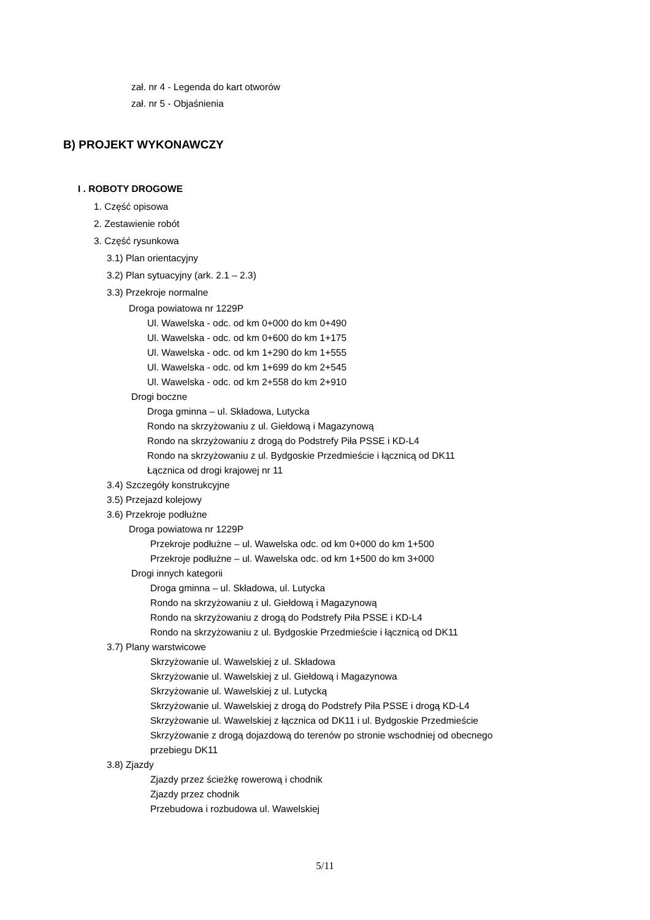zał. nr 4 - Legenda do kart otworów
zał. nr 5 - Objaśnienia
B) PROJEKT WYKONAWCZY
I . ROBOTY DROGOWE
1. Część opisowa
2. Zestawienie robót
3. Część rysunkowa
3.1) Plan orientacyjny
3.2) Plan sytuacyjny (ark. 2.1 – 2.3)
3.3) Przekroje normalne
Droga powiatowa nr 1229P
Ul. Wawelska - odc. od km 0+000 do km 0+490
Ul. Wawelska - odc. od km 0+600 do km 1+175
Ul. Wawelska - odc. od km 1+290 do km 1+555
Ul. Wawelska - odc. od km 1+699 do km 2+545
Ul. Wawelska - odc. od km 2+558 do km 2+910
Drogi boczne
Droga gminna – ul. Składowa, Lutycka
Rondo na skrzyżowaniu z ul. Giełdową i Magazynową
Rondo na skrzyżowaniu z drogą do Podstrefy Piła PSSE i KD-L4
Rondo na skrzyżowaniu z ul. Bydgoskie Przedmieście i łącznicą od DK11
Łącznica od drogi krajowej nr 11
3.4) Szczegóły konstrukcyjne
3.5) Przejazd kolejowy
3.6) Przekroje podłużne
Droga powiatowa nr 1229P
Przekroje podłużne – ul. Wawelska odc. od km 0+000 do km 1+500
Przekroje podłużne – ul. Wawelska odc. od km 1+500 do km 3+000
Drogi innych kategorii
Droga gminna – ul. Składowa, ul. Lutycka
Rondo na skrzyżowaniu z ul. Giełdową i Magazynową
Rondo na skrzyżowaniu z drogą do Podstrefy Piła PSSE i KD-L4
Rondo na skrzyżowaniu z ul. Bydgoskie Przedmieście i łącznicą od DK11
3.7) Plany warstwicowe
Skrzyżowanie ul. Wawelskiej z ul. Składowa
Skrzyżowanie ul. Wawelskiej z ul. Giełdową i Magazynowa
Skrzyżowanie ul. Wawelskiej z ul. Lutycką
Skrzyżowanie ul. Wawelskiej z drogą do Podstrefy Piła PSSE i drogą KD-L4
Skrzyżowanie ul. Wawelskiej z łącznica od DK11 i ul. Bydgoskie Przedmieście
Skrzyżowanie z drogą dojazdową do terenów po stronie wschodniej od obecnego
przebiegu DK11
3.8) Zjazdy
Zjazdy przez ścieżkę rowerową i chodnik
Zjazdy przez chodnik
Przebudowa i rozbudowa ul. Wawelskiej
5/11